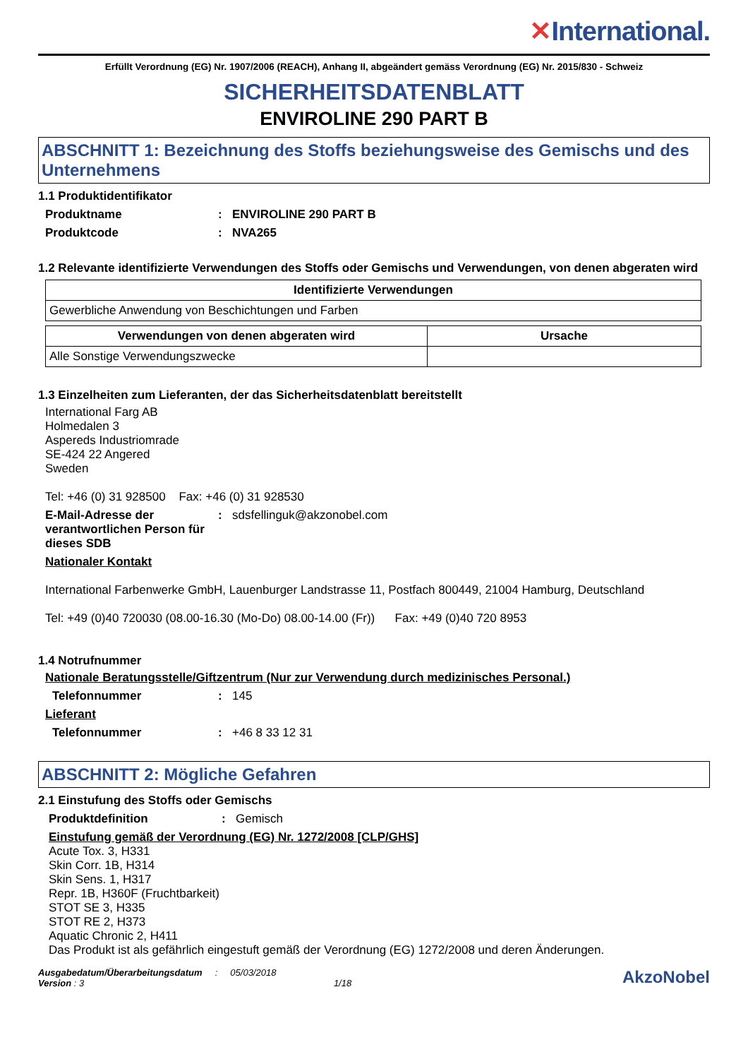✕International.
Erfüllt Verordnung (EG) Nr. 1907/2006 (REACH), Anhang II, abgeändert gemäss Verordnung (EG) Nr. 2015/830 - Schweiz
SICHERHEITSDATENBLATT
ENVIROLINE 290 PART B
ABSCHNITT 1: Bezeichnung des Stoffs beziehungsweise des Gemischs und des Unternehmens
1.1 Produktidentifikator
Produktname : ENVIROLINE 290 PART B
Produktcode : NVA265
1.2 Relevante identifizierte Verwendungen des Stoffs oder Gemischs und Verwendungen, von denen abgeraten wird
| Identifizierte Verwendungen |
| --- |
| Gewerbliche Anwendung von Beschichtungen und Farben |
| Verwendungen von denen abgeraten wird | Ursache |
| --- | --- |
| Alle Sonstige Verwendungszwecke | |
1.3 Einzelheiten zum Lieferanten, der das Sicherheitsdatenblatt bereitstellt
International Farg AB
Holmedalen 3
Aspereds Industriomrade
SE-424 22 Angered
Sweden
Tel: +46 (0) 31 928500 Fax: +46 (0) 31 928530
E-Mail-Adresse der verantwortlichen Person für dieses SDB
:
sdsfellinguk@akzonobel.com
Nationaler Kontakt
International Farbenwerke GmbH, Lauenburger Landstrasse 11, Postfach 800449, 21004 Hamburg, Deutschland
Tel: +49 (0)40 720030 (08.00-16.30 (Mo-Do) 08.00-14.00 (Fr)) Fax: +49 (0)40 720 8953
1.4 Notrufnummer
Nationale Beratungsstelle/Giftzentrum (Nur zur Verwendung durch medizinisches Personal.)
Telefonnummer :
145
Lieferant
Telefonnummer :
+46 8 33 12 31
ABSCHNITT 2: Mögliche Gefahren
2.1 Einstufung des Stoffs oder Gemischs
Produktdefinition :
Gemisch
Einstufung gemäß der Verordnung (EG) Nr. 1272/2008 [CLP/GHS]
Acute Tox. 3, H331
Skin Corr. 1B, H314
Skin Sens. 1, H317
Repr. 1B, H360F (Fruchtbarkeit)
STOT SE 3, H335
STOT RE 2, H373
Aquatic Chronic 2, H411
Das Produkt ist als gefährlich eingestuft gemäß der Verordnung (EG) 1272/2008 und deren Änderungen.
Ausgabedatum/Überarbeitungsdatum : 05/03/2018
Version : 3 1/18
AkzoNobel